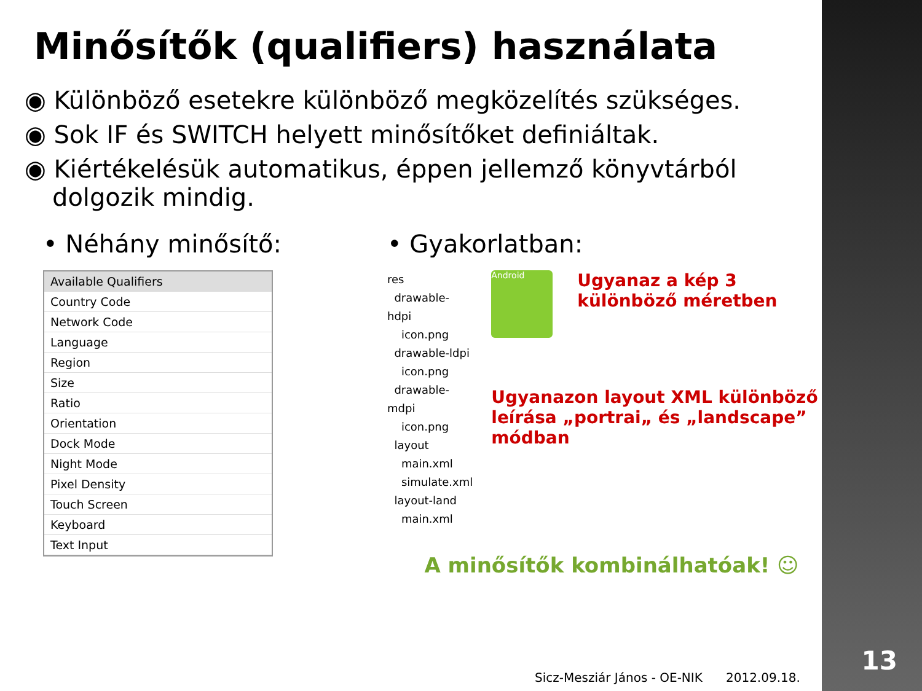Minősítők (qualifiers) használata
◉ Különböző esetekre különböző megközelítés szükséges.
◉ Sok IF és SWITCH helyett minősítőket definiáltak.
◉ Kiértékelésük automatikus, éppen jellemző könyvtárból dolgozik mindig.
• Néhány minősítő:
Available Qualifiers
Country Code
Network Code
Language
Region
Size
Ratio
Orientation
Dock Mode
Night Mode
Pixel Density
Touch Screen
Keyboard
Text Input
• Gyakorlatban:
res
drawable-hdpi
icon.png
drawable-ldpi
icon.png
drawable-mdpi
icon.png
layout
main.xml
simulate.xml
layout-land
main.xml
Android
Ugyanaz a kép 3 különböző méretben
Ugyanazon layout XML különböző leírása „portrai„ és „landscape” módban
A minősítők kombinálhatóak! ☺
Sicz-Mesziár János - OE-NIK 2012.09.18.
13